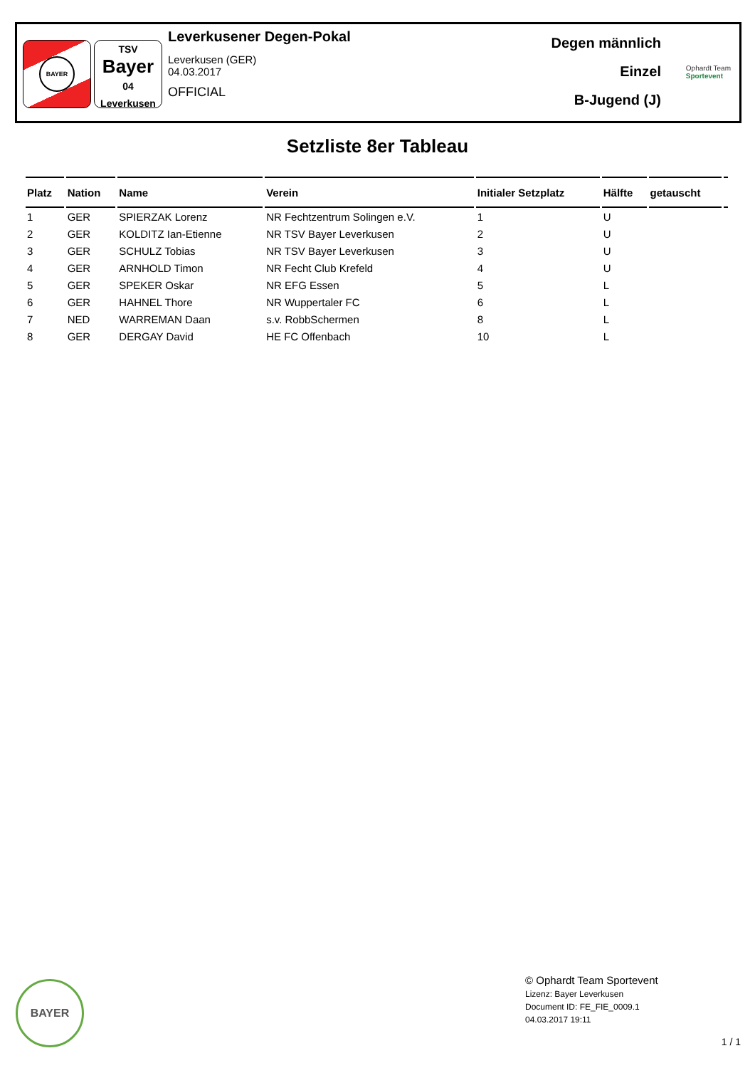BAYER
TSV
Bayer
04
Leverkusen
Leverkusener Degen-Pokal
Leverkusen (GER)
04.03.2017
OFFICIAL
Degen männlich
Einzel
B-Jugend (J)
Ophardt Team
Sportevent
Setzliste 8er Tableau
| Platz | Nation | Name | Verein | Initialer Setzplatz | Hälfte | getauscht | |
| --- | --- | --- | --- | --- | --- | --- | --- |
| 1 | GER | SPIERZAK Lorenz | NR Fechtzentrum Solingen e.V. | 1 | U | | |
| 2 | GER | KOLDITZ Ian-Etienne | NR TSV Bayer Leverkusen | 2 | U | | |
| 3 | GER | SCHULZ Tobias | NR TSV Bayer Leverkusen | 3 | U | | |
| 4 | GER | ARNHOLD Timon | NR Fecht Club Krefeld | 4 | U | | |
| 5 | GER | SPEKER Oskar | NR EFG Essen | 5 | L | | |
| 6 | GER | HAHNEL Thore | NR Wuppertaler FC | 6 | L | | |
| 7 | NED | WARREMAN Daan | s.v. RobbSchermen | 8 | L | | |
| 8 | GER | DERGAY David | HE FC Offenbach | 10 | L | | |
BAYER
© Ophardt Team Sportevent
Lizenz: Bayer Leverkusen
Document ID: FE_FIE_0009.1
04.03.2017 19:11
1 / 1